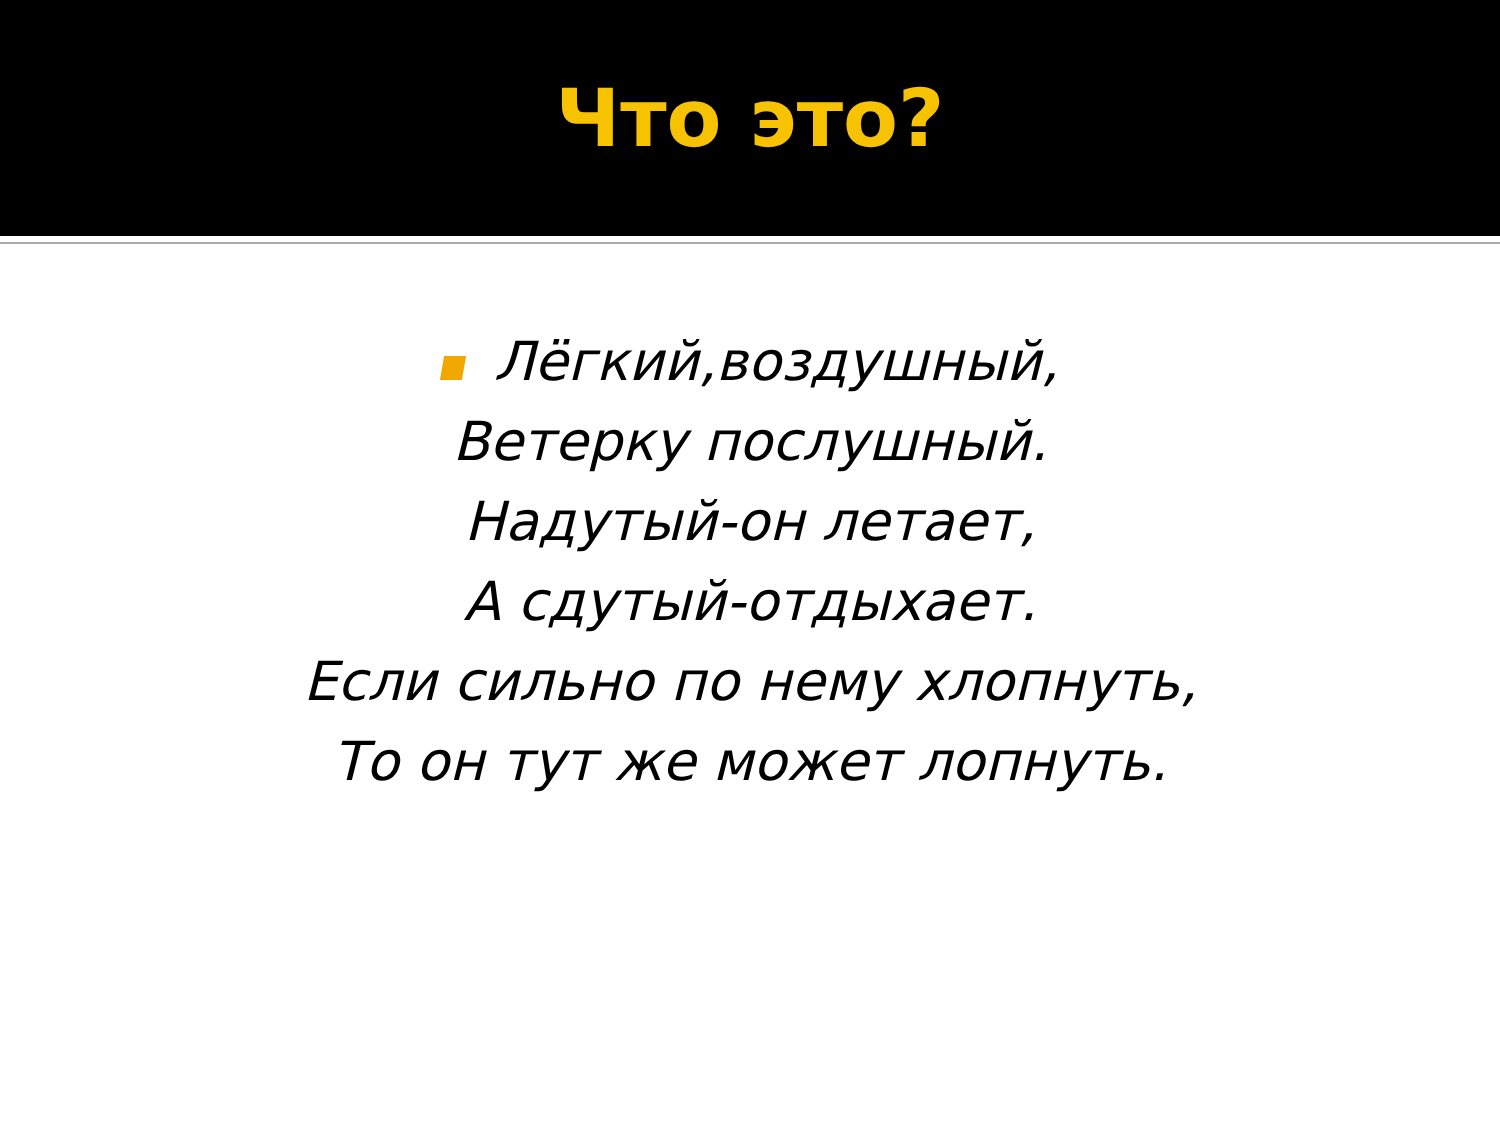Что это?
Лёгкий,воздушный,
Ветерку послушный.
Надутый-он летает,
А сдутый-отдыхает.
Если сильно по нему хлопнуть,
То он тут же может лопнуть.